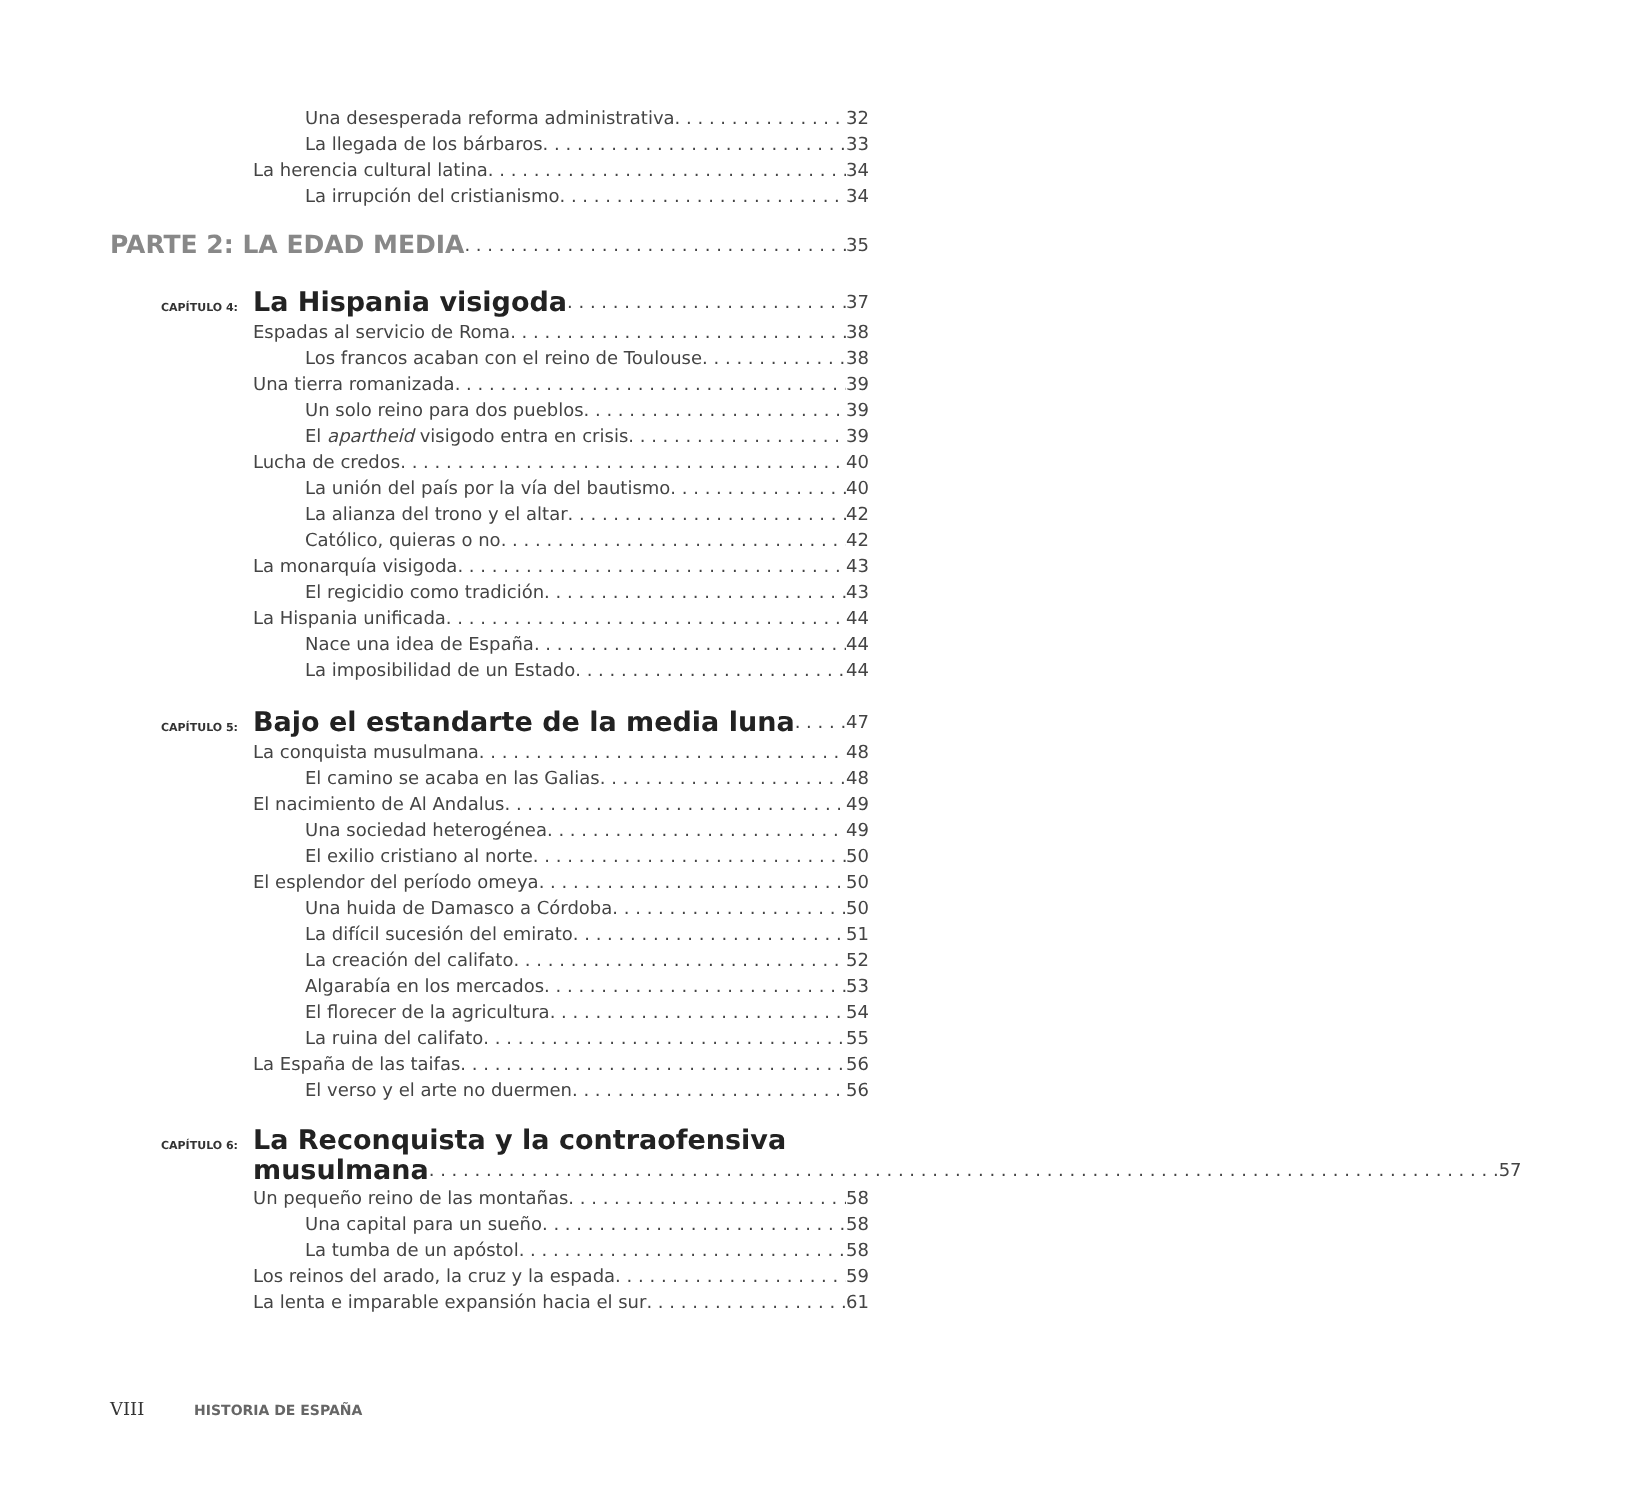Una desesperada reforma administrativa 32
La llegada de los bárbaros 33
La herencia cultural latina 34
La irrupción del cristianismo 34
PARTE 2: LA EDAD MEDIA 35
CAPÍTULO 4:
La Hispania visigoda 37
Espadas al servicio de Roma 38
Los francos acaban con el reino de Toulouse 38
Una tierra romanizada 39
Un solo reino para dos pueblos 39
El apartheid visigodo entra en crisis 39
Lucha de credos 40
La unión del país por la vía del bautismo 40
La alianza del trono y el altar 42
Católico, quieras o no 42
La monarquía visigoda 43
El regicidio como tradición 43
La Hispania unificada 44
Nace una idea de España 44
La imposibilidad de un Estado 44
CAPÍTULO 5:
Bajo el estandarte de la media luna 47
La conquista musulmana 48
El camino se acaba en las Galias 48
El nacimiento de Al Andalus 49
Una sociedad heterogénea 49
El exilio cristiano al norte 50
El esplendor del período omeya 50
Una huida de Damasco a Córdoba 50
La difícil sucesión del emirato 51
La creación del califato 52
Algarabía en los mercados 53
El florecer de la agricultura 54
La ruina del califato 55
La España de las taifas 56
El verso y el arte no duermen 56
CAPÍTULO 6:
La Reconquista y la contraofensiva
musulmana 57
Un pequeño reino de las montañas 58
Una capital para un sueño 58
La tumba de un apóstol 58
Los reinos del arado, la cruz y la espada 59
La lenta e imparable expansión hacia el sur 61
VIII HISTORIA DE ESPAÑA